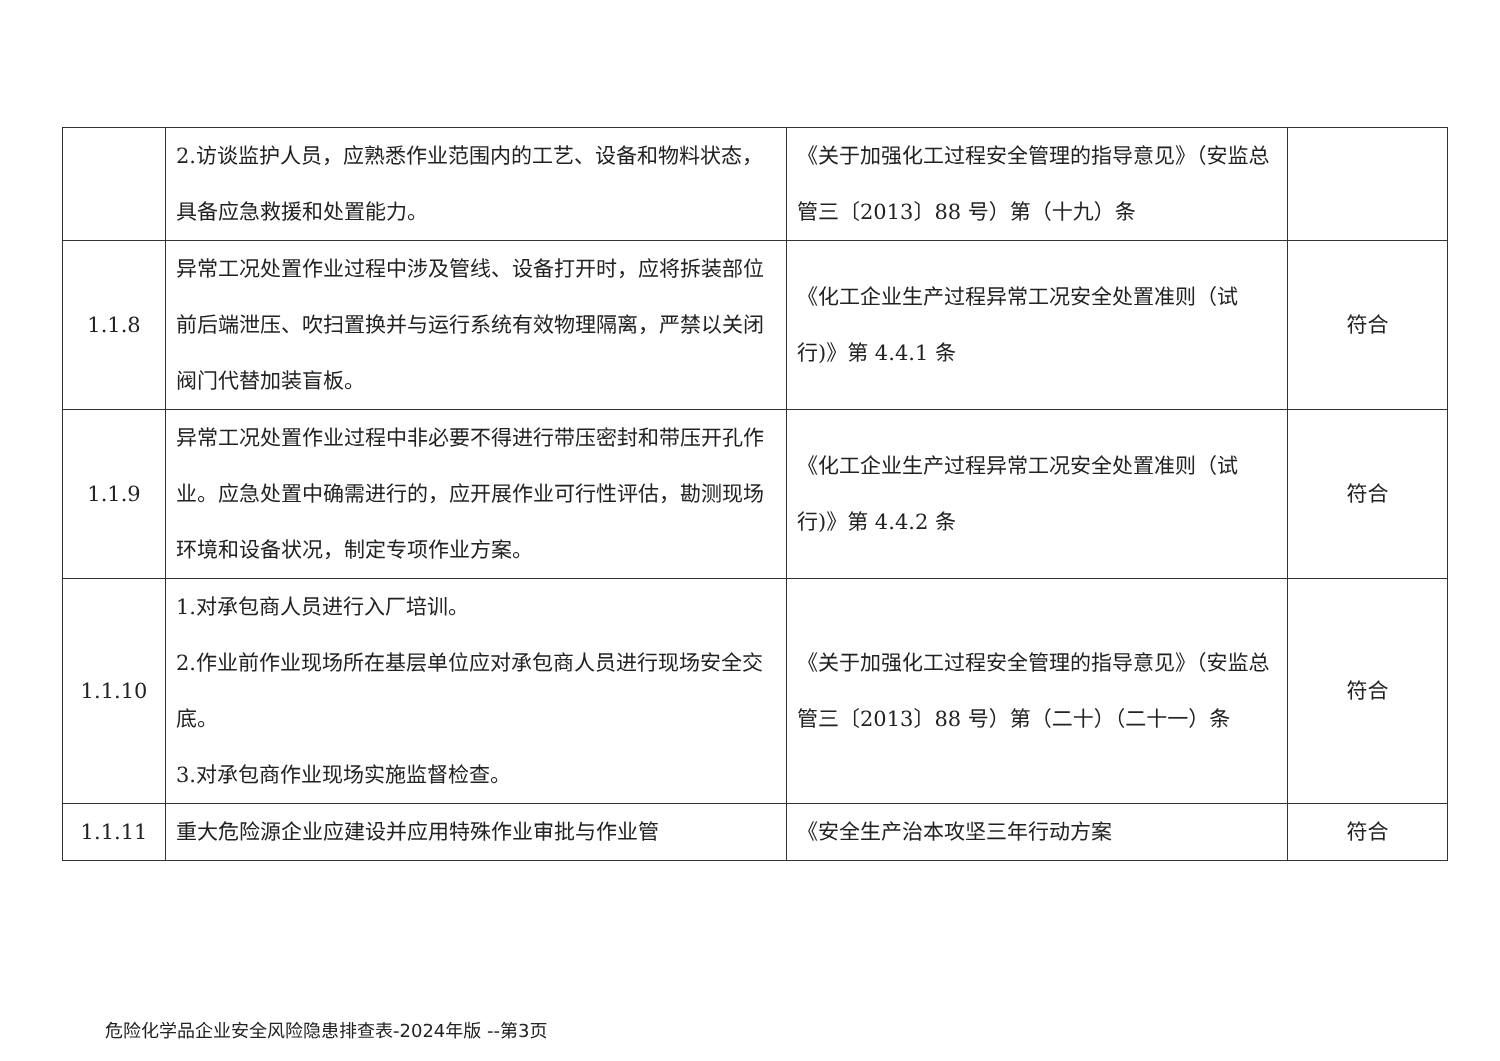| | 2.访谈监护人员，应熟悉作业范围内的工艺、设备和物料状态，具备应急救援和处置能力。 | 《关于加强化工过程安全管理的指导意见》（安监总管三〔2013〕88 号）第（十九）条 | |
| 1.1.8 | 异常工况处置作业过程中涉及管线、设备打开时，应将拆装部位前后端泄压、吹扫置换并与运行系统有效物理隔离，严禁以关闭阀门代替加装盲板。 | 《化工企业生产过程异常工况安全处置准则（试行)》第 4.4.1 条 | 符合 |
| 1.1.9 | 异常工况处置作业过程中非必要不得进行带压密封和带压开孔作业。应急处置中确需进行的，应开展作业可行性评估，勘测现场环境和设备状况，制定专项作业方案。 | 《化工企业生产过程异常工况安全处置准则（试行)》第 4.4.2 条 | 符合 |
| 1.1.10 | 1.对承包商人员进行入厂培训。 2.作业前作业现场所在基层单位应对承包商人员进行现场安全交底。 3.对承包商作业现场实施监督检查。 | 《关于加强化工过程安全管理的指导意见》（安监总管三〔2013〕88 号）第（二十）（二十一）条 | 符合 |
| 1.1.11 | 重大危险源企业应建设并应用特殊作业审批与作业管 | 《安全生产治本攻坚三年行动方案 | 符合 |
危险化学品企业安全风险隐患排查表-2024年版 --第3页